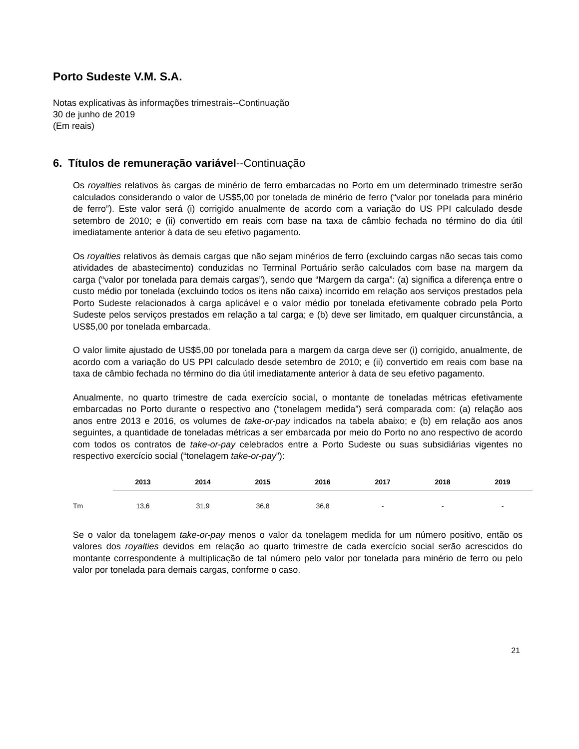Porto Sudeste V.M. S.A.
Notas explicativas às informações trimestrais--Continuação
30 de junho de 2019
(Em reais)
6. Títulos de remuneração variável--Continuação
Os royalties relativos às cargas de minério de ferro embarcadas no Porto em um determinado trimestre serão calculados considerando o valor de US$5,00 por tonelada de minério de ferro (“valor por tonelada para minério de ferro”). Este valor será (i) corrigido anualmente de acordo com a variação do US PPI calculado desde setembro de 2010; e (ii) convertido em reais com base na taxa de câmbio fechada no término do dia útil imediatamente anterior à data de seu efetivo pagamento.
Os royalties relativos às demais cargas que não sejam minérios de ferro (excluindo cargas não secas tais como atividades de abastecimento) conduzidas no Terminal Portuário serão calculados com base na margem da carga (“valor por tonelada para demais cargas”), sendo que “Margem da carga”: (a) significa a diferença entre o custo médio por tonelada (excluindo todos os itens não caixa) incorrido em relação aos serviços prestados pela Porto Sudeste relacionados à carga aplicável e o valor médio por tonelada efetivamente cobrado pela Porto Sudeste pelos serviços prestados em relação a tal carga; e (b) deve ser limitado, em qualquer circunstância, a US$5,00 por tonelada embarcada.
O valor limite ajustado de US$5,00 por tonelada para a margem da carga deve ser (i) corrigido, anualmente, de acordo com a variação do US PPI calculado desde setembro de 2010; e (ii) convertido em reais com base na taxa de câmbio fechada no término do dia útil imediatamente anterior à data de seu efetivo pagamento.
Anualmente, no quarto trimestre de cada exercício social, o montante de toneladas métricas efetivamente embarcadas no Porto durante o respectivo ano (“tonelagem medida”) será comparada com: (a) relação aos anos entre 2013 e 2016, os volumes de take-or-pay indicados na tabela abaixo; e (b) em relação aos anos seguintes, a quantidade de toneladas métricas a ser embarcada por meio do Porto no ano respectivo de acordo com todos os contratos de take-or-pay celebrados entre a Porto Sudeste ou suas subsidiárias vigentes no respectivo exercício social (“tonelagem take-or-pay”):
| | 2013 | 2014 | 2015 | 2016 | 2017 | 2018 | 2019 |
| --- | --- | --- | --- | --- | --- | --- | --- |
| Tm | 13,6 | 31,9 | 36,8 | 36,8 | - | - | - |
Se o valor da tonelagem take-or-pay menos o valor da tonelagem medida for um número positivo, então os valores dos royalties devidos em relação ao quarto trimestre de cada exercício social serão acrescidos do montante correspondente à multiplicação de tal número pelo valor por tonelada para minério de ferro ou pelo valor por tonelada para demais cargas, conforme o caso.
21